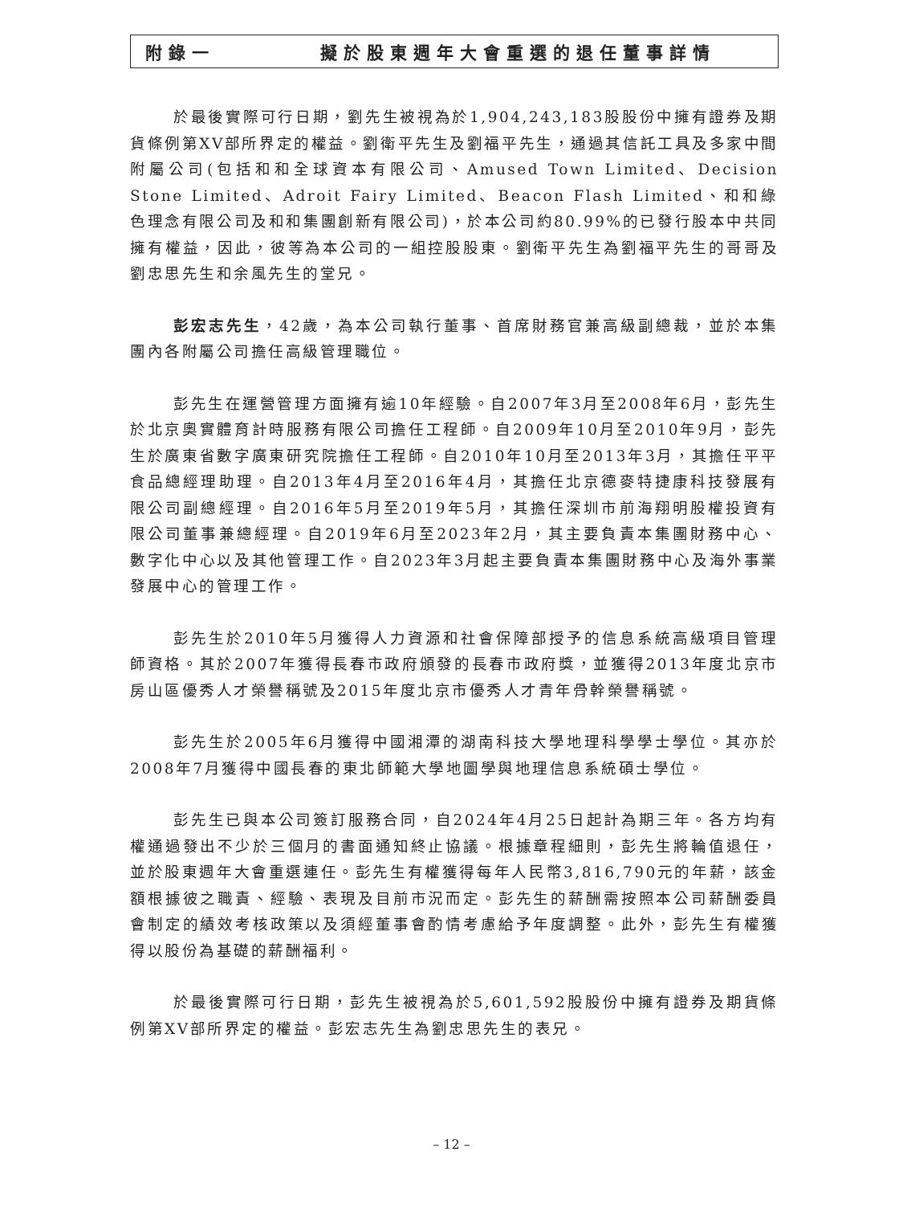附錄一 擬於股東週年大會重選的退任董事詳情
於最後實際可行日期，劉先生被視為於1,904,243,183股股份中擁有證券及期貨條例第XV部所界定的權益。劉衛平先生及劉福平先生，通過其信託工具及多家中間附屬公司(包括和和全球資本有限公司、Amused Town Limited、Decision Stone Limited、Adroit Fairy Limited、Beacon Flash Limited、和和綠色理念有限公司及和和集團創新有限公司)，於本公司約80.99%的已發行股本中共同擁有權益，因此，彼等為本公司的一組控股股東。劉衛平先生為劉福平先生的哥哥及劉忠思先生和余風先生的堂兄。
彭宏志先生，42歲，為本公司執行董事、首席財務官兼高級副總裁，並於本集團內各附屬公司擔任高級管理職位。
彭先生在運營管理方面擁有逾10年經驗。自2007年3月至2008年6月，彭先生於北京奧實體育計時服務有限公司擔任工程師。自2009年10月至2010年9月，彭先生於廣東省數字廣東研究院擔任工程師。自2010年10月至2013年3月，其擔任平平食品總經理助理。自2013年4月至2016年4月，其擔任北京德麥特捷康科技發展有限公司副總經理。自2016年5月至2019年5月，其擔任深圳市前海翔明股權投資有限公司董事兼總經理。自2019年6月至2023年2月，其主要負責本集團財務中心、數字化中心以及其他管理工作。自2023年3月起主要負責本集團財務中心及海外事業發展中心的管理工作。
彭先生於2010年5月獲得人力資源和社會保障部授予的信息系統高級項目管理師資格。其於2007年獲得長春市政府頒發的長春市政府獎，並獲得2013年度北京市房山區優秀人才榮譽稱號及2015年度北京市優秀人才青年骨幹榮譽稱號。
彭先生於2005年6月獲得中國湘潭的湖南科技大學地理科學學士學位。其亦於2008年7月獲得中國長春的東北師範大學地圖學與地理信息系統碩士學位。
彭先生已與本公司簽訂服務合同，自2024年4月25日起計為期三年。各方均有權通過發出不少於三個月的書面通知終止協議。根據章程細則，彭先生將輪值退任，並於股東週年大會重選連任。彭先生有權獲得每年人民幣3,816,790元的年薪，該金額根據彼之職責、經驗、表現及目前市況而定。彭先生的薪酬需按照本公司薪酬委員會制定的績效考核政策以及須經董事會酌情考慮給予年度調整。此外，彭先生有權獲得以股份為基礎的薪酬福利。
於最後實際可行日期，彭先生被視為於5,601,592股股份中擁有證券及期貨條例第XV部所界定的權益。彭宏志先生為劉忠思先生的表兄。
– 12 –